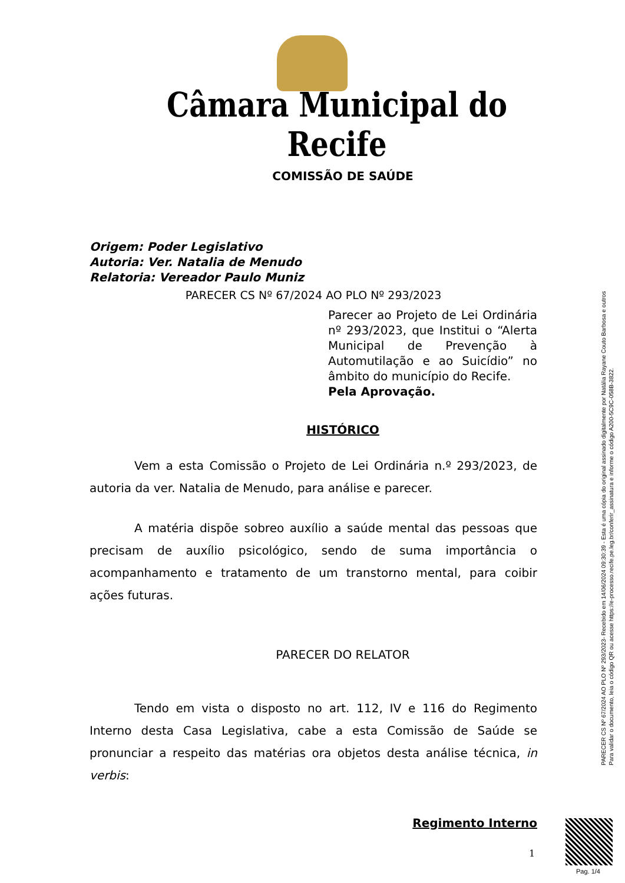Câmara Municipal do Recife
COMISSÃO DE SAÚDE
Origem: Poder Legislativo
Autoria: Ver. Natalia de Menudo
Relatoria: Vereador Paulo Muniz
PARECER CS Nº 67/2024 AO PLO Nº 293/2023
Parecer ao Projeto de Lei Ordinária nº 293/2023, que Institui o “Alerta Municipal de Prevenção à Automutilação e ao Suicídio” no âmbito do município do Recife.
Pela Aprovação.
HISTÓRICO
Vem a esta Comissão o Projeto de Lei Ordinária n.º 293/2023, de autoria da ver. Natalia de Menudo, para análise e parecer.
A matéria dispõe sobreo auxílio a saúde mental das pessoas que precisam de auxílio psicológico, sendo de suma importância o acompanhamento e tratamento de um transtorno mental, para coibir ações futuras.
PARECER DO RELATOR
Tendo em vista o disposto no art. 112, IV e 116 do Regimento Interno desta Casa Legislativa, cabe a esta Comissão de Saúde se pronunciar a respeito das matérias ora objetos desta análise técnica, in verbis:
Regimento Interno
1
PARECER CS Nº 67/2024 AO PLO Nº 293/2023- Recebido em 14/06/2024 09:30:39 - Esta é uma cópia do original assinado digitalmente por Natália Rayane Couto Barbosa e outros
Para validar o documento, leia o código QR ou acesse https://e-processo.recife.pe.leg.br/conferir_assinatura e informe o código A200-5C9C-058B-3822.
Pag. 1/4